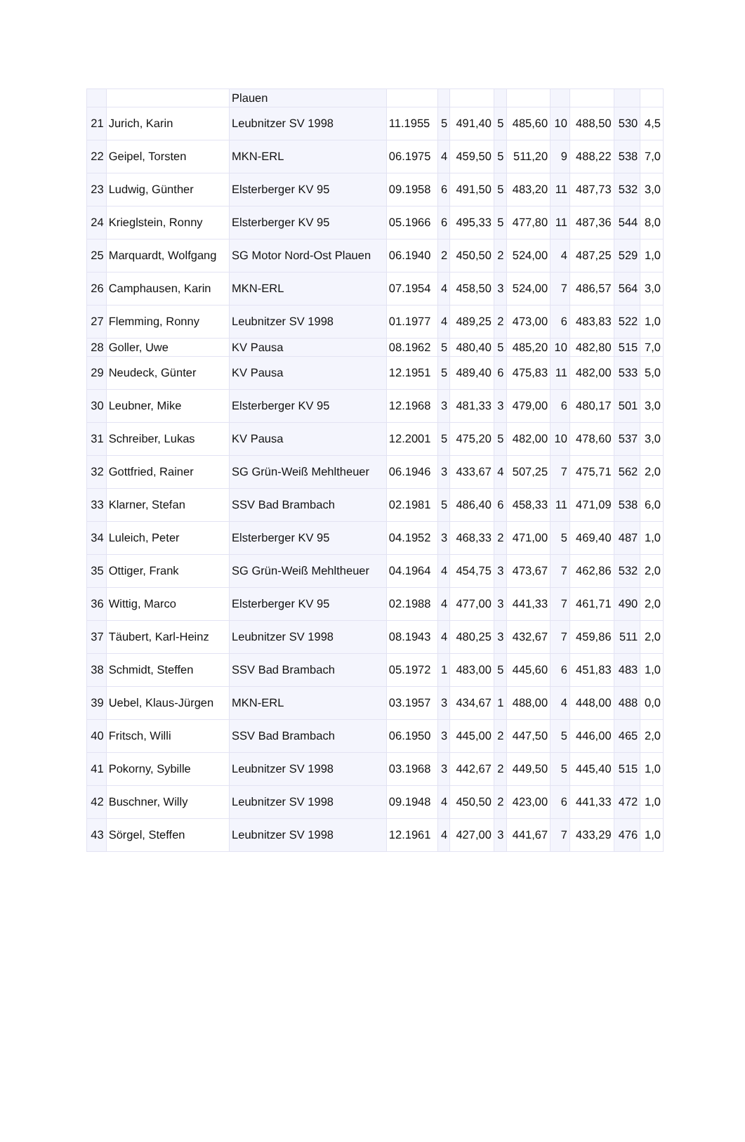| | | Plauen | | | | | | | | | |
| 21 | Jurich, Karin | Leubnitzer SV 1998 | 11.1955 | 5 | 491,40 | 5 | 485,60 | 10 | 488,50 | 530 | 4,5 |
| 22 | Geipel, Torsten | MKN-ERL | 06.1975 | 4 | 459,50 | 5 | 511,20 | 9 | 488,22 | 538 | 7,0 |
| 23 | Ludwig, Günther | Elsterberger KV 95 | 09.1958 | 6 | 491,50 | 5 | 483,20 | 11 | 487,73 | 532 | 3,0 |
| 24 | Krieglstein, Ronny | Elsterberger KV 95 | 05.1966 | 6 | 495,33 | 5 | 477,80 | 11 | 487,36 | 544 | 8,0 |
| 25 | Marquardt, Wolfgang | SG Motor Nord-Ost Plauen | 06.1940 | 2 | 450,50 | 2 | 524,00 | 4 | 487,25 | 529 | 1,0 |
| 26 | Camphausen, Karin | MKN-ERL | 07.1954 | 4 | 458,50 | 3 | 524,00 | 7 | 486,57 | 564 | 3,0 |
| 27 | Flemming, Ronny | Leubnitzer SV 1998 | 01.1977 | 4 | 489,25 | 2 | 473,00 | 6 | 483,83 | 522 | 1,0 |
| 28 | Goller, Uwe | KV Pausa | 08.1962 | 5 | 480,40 | 5 | 485,20 | 10 | 482,80 | 515 | 7,0 |
| 29 | Neudeck, Günter | KV Pausa | 12.1951 | 5 | 489,40 | 6 | 475,83 | 11 | 482,00 | 533 | 5,0 |
| 30 | Leubner, Mike | Elsterberger KV 95 | 12.1968 | 3 | 481,33 | 3 | 479,00 | 6 | 480,17 | 501 | 3,0 |
| 31 | Schreiber, Lukas | KV Pausa | 12.2001 | 5 | 475,20 | 5 | 482,00 | 10 | 478,60 | 537 | 3,0 |
| 32 | Gottfried, Rainer | SG Grün-Weiß Mehltheuer | 06.1946 | 3 | 433,67 | 4 | 507,25 | 7 | 475,71 | 562 | 2,0 |
| 33 | Klarner, Stefan | SSV Bad Brambach | 02.1981 | 5 | 486,40 | 6 | 458,33 | 11 | 471,09 | 538 | 6,0 |
| 34 | Luleich, Peter | Elsterberger KV 95 | 04.1952 | 3 | 468,33 | 2 | 471,00 | 5 | 469,40 | 487 | 1,0 |
| 35 | Ottiger, Frank | SG Grün-Weiß Mehltheuer | 04.1964 | 4 | 454,75 | 3 | 473,67 | 7 | 462,86 | 532 | 2,0 |
| 36 | Wittig, Marco | Elsterberger KV 95 | 02.1988 | 4 | 477,00 | 3 | 441,33 | 7 | 461,71 | 490 | 2,0 |
| 37 | Täubert, Karl-Heinz | Leubnitzer SV 1998 | 08.1943 | 4 | 480,25 | 3 | 432,67 | 7 | 459,86 | 511 | 2,0 |
| 38 | Schmidt, Steffen | SSV Bad Brambach | 05.1972 | 1 | 483,00 | 5 | 445,60 | 6 | 451,83 | 483 | 1,0 |
| 39 | Uebel, Klaus-Jürgen | MKN-ERL | 03.1957 | 3 | 434,67 | 1 | 488,00 | 4 | 448,00 | 488 | 0,0 |
| 40 | Fritsch, Willi | SSV Bad Brambach | 06.1950 | 3 | 445,00 | 2 | 447,50 | 5 | 446,00 | 465 | 2,0 |
| 41 | Pokorny, Sybille | Leubnitzer SV 1998 | 03.1968 | 3 | 442,67 | 2 | 449,50 | 5 | 445,40 | 515 | 1,0 |
| 42 | Buschner, Willy | Leubnitzer SV 1998 | 09.1948 | 4 | 450,50 | 2 | 423,00 | 6 | 441,33 | 472 | 1,0 |
| 43 | Sörgel, Steffen | Leubnitzer SV 1998 | 12.1961 | 4 | 427,00 | 3 | 441,67 | 7 | 433,29 | 476 | 1,0 |